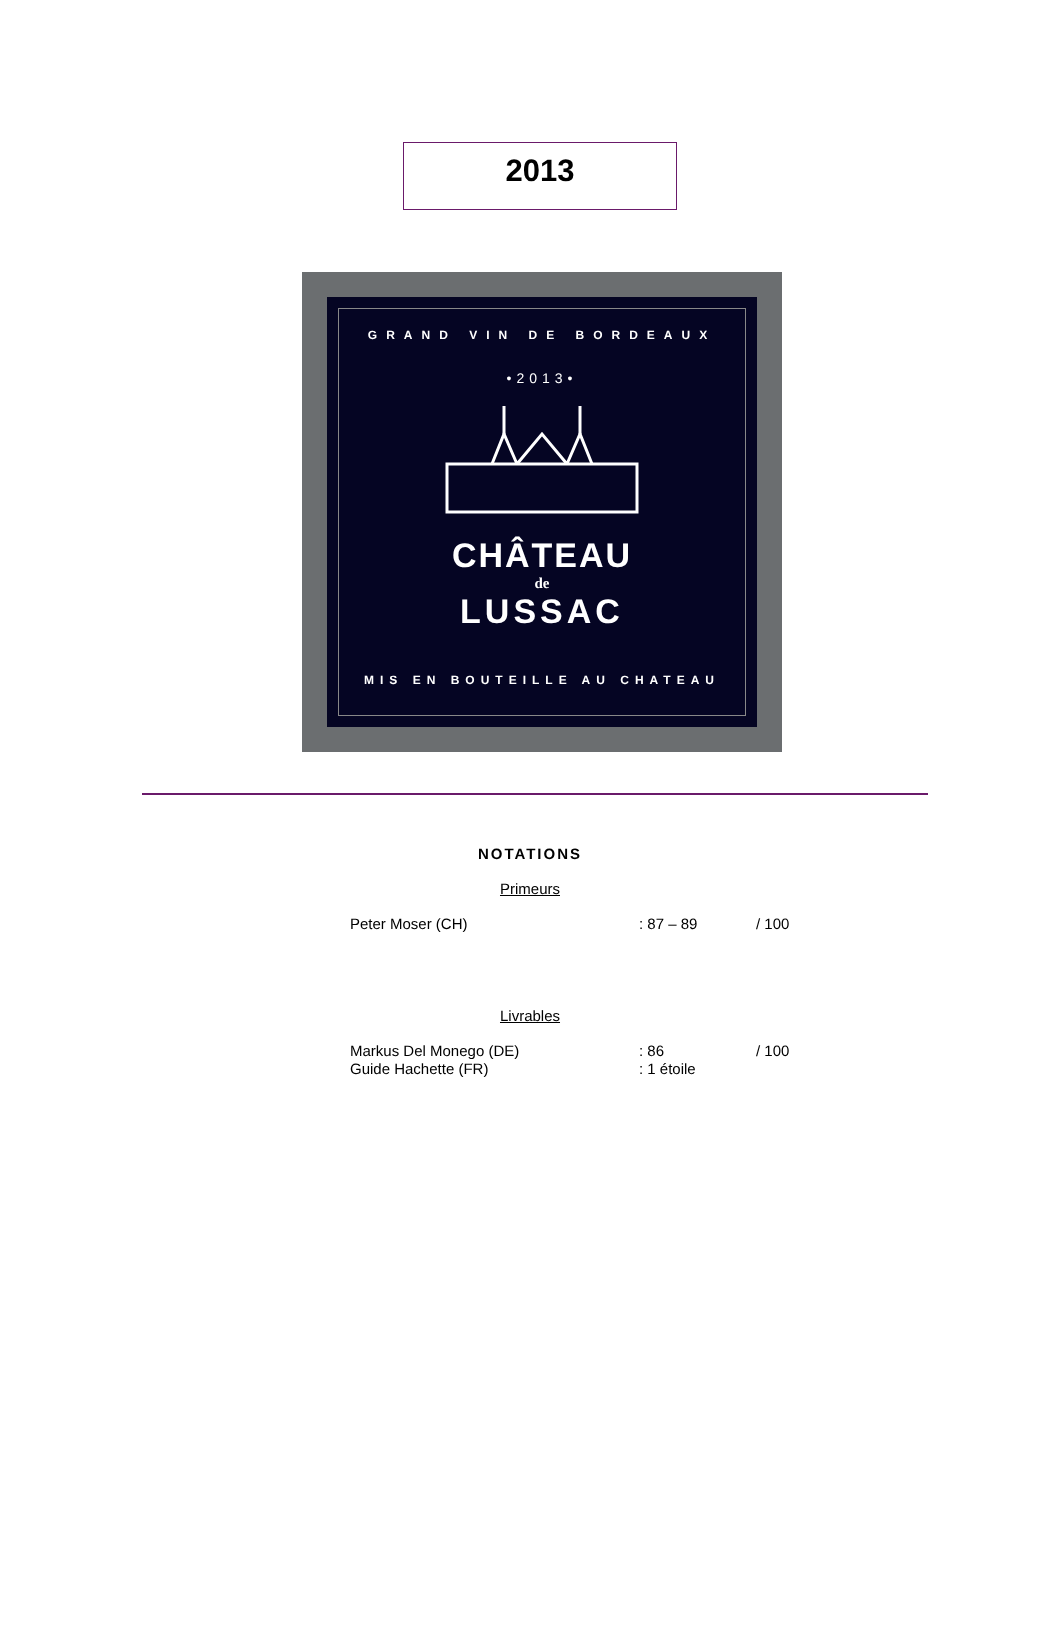2013
GRAND VIN DE BORDEAUX
•2013•
CHÂTEAU
de
LUSSAC
MIS EN BOUTEILLE AU CHATEAU
NOTATIONS
Primeurs
| Peter Moser (CH) | : 87 – 89 | / 100 |
Livrables
| Markus Del Monego (DE) | : 86 | / 100 |
| Guide Hachette (FR) | : 1 étoile | |